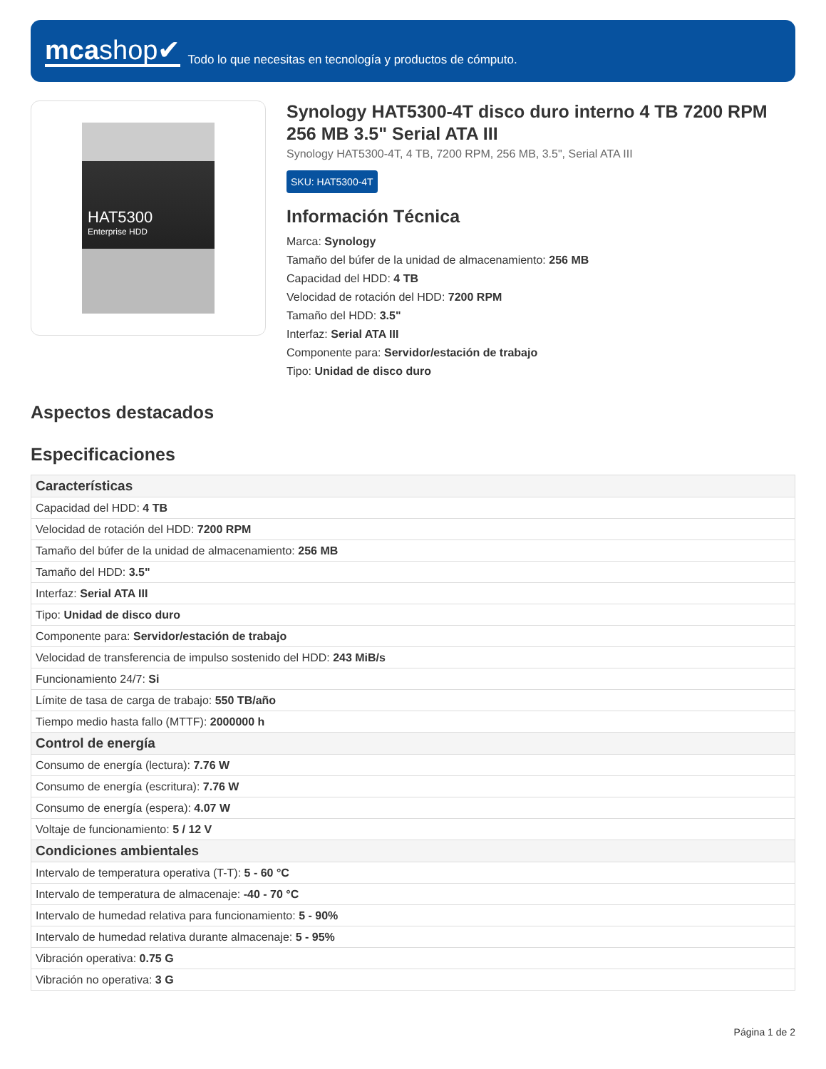mcashop✔
Todo lo que necesitas en tecnología y productos de cómputo.
HAT5300
Enterprise HDD
Synology HAT5300-4T disco duro interno 4 TB 7200 RPM 256 MB 3.5" Serial ATA III
Synology HAT5300-4T, 4 TB, 7200 RPM, 256 MB, 3.5", Serial ATA III
SKU: HAT5300-4T
Información Técnica
Marca: Synology
Tamaño del búfer de la unidad de almacenamiento: 256 MB
Capacidad del HDD: 4 TB
Velocidad de rotación del HDD: 7200 RPM
Tamaño del HDD: 3.5"
Interfaz: Serial ATA III
Componente para: Servidor/estación de trabajo
Tipo: Unidad de disco duro
Aspectos destacados
Especificaciones
| Características |
| --- |
| Capacidad del HDD: 4 TB |
| Velocidad de rotación del HDD: 7200 RPM |
| Tamaño del búfer de la unidad de almacenamiento: 256 MB |
| Tamaño del HDD: 3.5" |
| Interfaz: Serial ATA III |
| Tipo: Unidad de disco duro |
| Componente para: Servidor/estación de trabajo |
| Velocidad de transferencia de impulso sostenido del HDD: 243 MiB/s |
| Funcionamiento 24/7: Si |
| Límite de tasa de carga de trabajo: 550 TB/año |
| Tiempo medio hasta fallo (MTTF): 2000000 h |
| Control de energía |
| Consumo de energía (lectura): 7.76 W |
| Consumo de energía (escritura): 7.76 W |
| Consumo de energía (espera): 4.07 W |
| Voltaje de funcionamiento: 5 / 12 V |
| Condiciones ambientales |
| Intervalo de temperatura operativa (T-T): 5 - 60 °C |
| Intervalo de temperatura de almacenaje: -40 - 70 °C |
| Intervalo de humedad relativa para funcionamiento: 5 - 90% |
| Intervalo de humedad relativa durante almacenaje: 5 - 95% |
| Vibración operativa: 0.75 G |
| Vibración no operativa: 3 G |
Página 1 de 2